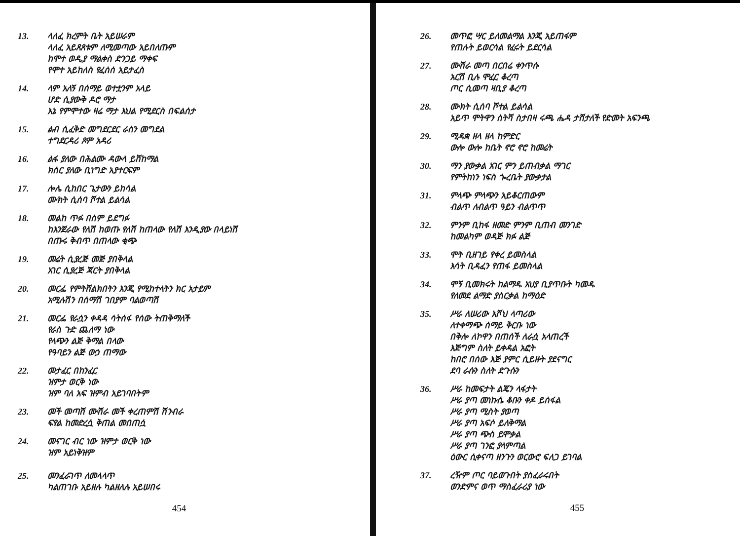13. ላለፈ ክረምት ቤት አይሠራም
ላለፈ አይጸጸቱም ለሚመጣው አይበለጡም
ከሞተ ወዲያ ማልቀስ ድንጋይ ማቀፍ
የሞተ አይከለስ የፈሰሰ አይታፈስ
14. ላም አለኝ በሰማይ ወተቷንም አላይ
ሆድ ሲያውቅ ዶሮ ማታ
እኔ የምሞተው ዛሬ ማታ እህል የሚደርስ በፍልሰታ
15. ልብ ሲፈቅድ መግደርደር ራስን መግደል
ተግደርዳሪ ጾም አዳሪ
16. ልፋ ያለው በሕልሙ ዳውላ ይሸከማል
ክሰር ያለው ቢነግድ አያተርፍም
17. ሎሌ ሲከበር ጌታውን ይከሳል
ሙክት ሲሰባ ሾተል ይልሳል
18. መልከ ጥፉ በስም ይደግፉ
ከእንጀራው የለሽ ከወጡ የለሽ ከጠላው የለሽ እንዲያው በላይነሽ
በጡሩ ቅብጥ በጠላው ቂጭ
19. መሬት ሲያረጅ መጅ ያበቅላል
አገር ሲያረጅ ጃርት ያበቅላል
20. መርፌ የምትሸልክበትን እንጂ የሚከተላትን ክር አታይም
አሚሉሽን በሰማሽ ገበያም ባልወጣሽ
21. መርፌ የራሷን ቀዳዳ ሳትሰፋ የሰው ትጠቅማለች
የራስ ጉድ ጨለማ ነው
የላጭን ልጅ ቅማል በላው
የዓባይን ልጅ ውኃ ጠማው
22. መታፈር በከንፈር
ዝምታ ወርቅ ነው
ዝም ባለ አፍ ዝምብ አይገባበትም
23. መች መጣሽ ሙሽራ መች ቀረጠምሽ ሽንብራ
ፍየል ከመድረሷ ቅጠል መበጠሷ
24. መናገር ብር ነው ዝምታ ወርቅ ነው
ዝም አይነቅዝም
25. መንፈራገጥ ለመላላጥ
ካልጠገቡ አይዘሉ ካልዘለሉ አይሠበሩ
454
26. መጥፎ ሣር ይለመልማል እንጂ አይጠፋም
የጠሉት ይወርሳል የፈሩት ይደርሳል
27. ሙሽራ መጣ በርበሬ ቀንጥሱ
አርሽ ቢሉ ሞፈር ቆረጣ
ጦር ሲመጣ ዛቢያ ቆረጣ
28. ሙክት ሲሰባ ሾተል ይልሳል
አይጥ ሞትዋን ስትሻ ስታበዛ ሩጫ ሔዳ ታሸታለች የድመት አፍንጫ
29. ሚዳቋ ዘላ ዘላ ከምድር
ውሎ ውሎ ከቤት ኖሮ ኖሮ ከመሬት
30. ማን ያውቃል አገር ምን ይጠብቃል ማገር
የምትከነን ነፍስ ጐረቤት ያውቃታል
31. ምላጭ ምላጭን አይቆርጠውም
ብልጥ ለብልጥ ዓይን ብልጥጥ
32. ምንም ቢከፋ ዘመድ ምንም ቢጠብ መንገድ
ከመልካም ወዳጅ ክፉ ልጅ
33. ሞት ቢዘገይ የቀረ ይመስላል
እሳት ቢዳፈን የጠፋ ይመስላል
34. ሞኝ ቢመክሩት ከልማዱ አህያ ቢያጥቡት ካመዱ
የለመደ ልማድ ያስርቃል ከማዕድ
35. ሥራ ለሠሪው እሾህ ላጣሪው
ለተቀማጭ ሰማይ ቅርቡ ነው
በቅሎ ለኮዋን በጠሰች ለራሷ አላጠረች
እጅግም ስለት ይቀዳል አፎት
ከበሮ በሰው እጅ ያምር ሲይዙት ያደናግር
ደባ ራሱን ስለት ድጉሱን
36. ሥራ ከመፍታት ልጄን ላፋታት
ሥራ ያጣ መነኩሴ ቆቡን ቀዶ ይሰፋል
ሥራ ያጣ ሚስት ያወጣ
ሥራ ያጣ አፍሶ ይለቅማል
ሥራ ያጣ ጭስ ይሞቃል
ሥራ ያጣ ገንፎ ያላምጣል
ዕውር ሲቀናጣ ዘንጉን ወርውሮ ፍለጋ ይገባል
37. ረዥም ጦር ባይወጉበት ያስፈራሩበት
ወንድምና ወጥ ማስፈራሪያ ነው
455